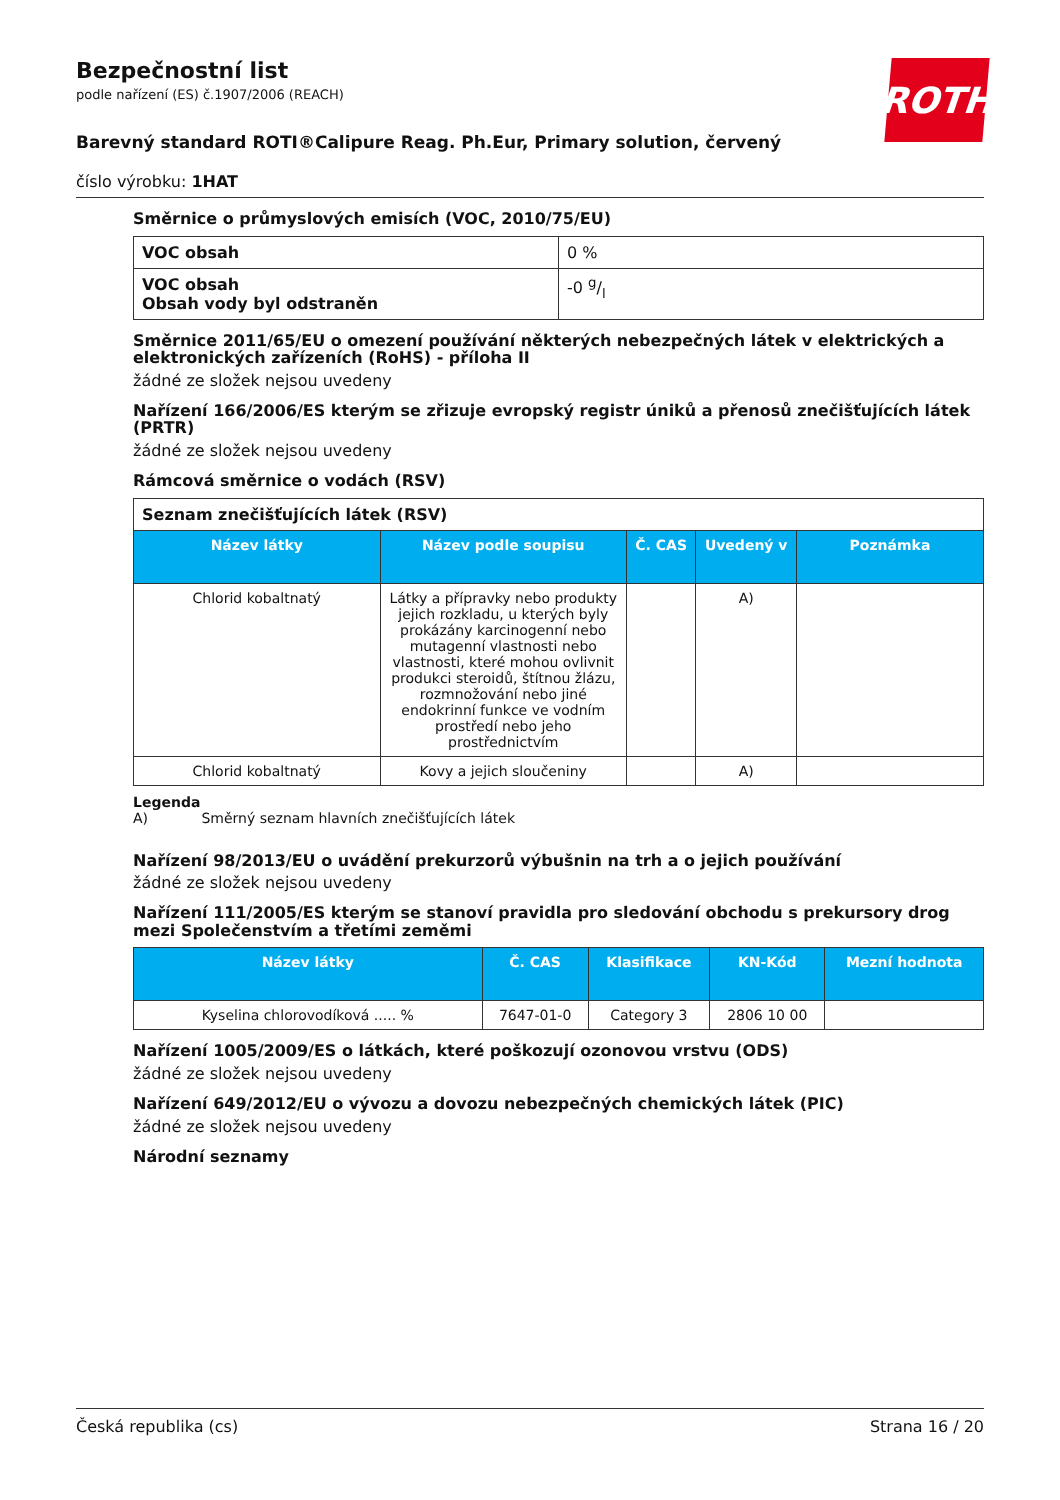ROTH
Bezpečnostní list
podle nařízení (ES) č.1907/2006 (REACH)
Barevný standard ROTI®Calipure Reag. Ph.Eur, Primary solution, červený
číslo výrobku: 1HAT
Směrnice o průmyslových emisích (VOC, 2010/75/EU)
| VOC obsah | 0 % |
| VOC obsah Obsah vody byl odstraněn | -0 g/l |
Směrnice 2011/65/EU o omezení používání některých nebezpečných látek v elektrických a elektronických zařízeních (RoHS) - příloha II
žádné ze složek nejsou uvedeny
Nařízení 166/2006/ES kterým se zřizuje evropský registr úniků a přenosů znečišťujících látek (PRTR)
žádné ze složek nejsou uvedeny
Rámcová směrnice o vodách (RSV)
| Seznam znečišťujících látek (RSV) | | | | |
| Název látky | Název podle soupisu | Č. CAS | Uvedený v | Poznámka |
| Chlorid kobaltnatý | Látky a přípravky nebo produkty jejich rozkladu, u kterých byly prokázány karcinogenní nebo mutagenní vlastnosti nebo vlastnosti, které mohou ovlivnit produkci steroidů, štítnou žlázu, rozmnožování nebo jiné endokrinní funkce ve vodním prostředí nebo jeho prostřednictvím | | A) | |
| Chlorid kobaltnatý | Kovy a jejich sloučeniny | | A) | |
Legenda
A) Směrný seznam hlavních znečišťujících látek
Nařízení 98/2013/EU o uvádění prekurzorů výbušnin na trh a o jejich používání
žádné ze složek nejsou uvedeny
Nařízení 111/2005/ES kterým se stanoví pravidla pro sledování obchodu s prekursory drog mezi Společenstvím a třetími zeměmi
| Název látky | Č. CAS | Klasifikace | KN-Kód | Mezní hodnota |
| --- | --- | --- | --- | --- |
| Kyselina chlorovodíková ..... % | 7647-01-0 | Category 3 | 2806 10 00 | |
Nařízení 1005/2009/ES o látkách, které poškozují ozonovou vrstvu (ODS)
žádné ze složek nejsou uvedeny
Nařízení 649/2012/EU o vývozu a dovozu nebezpečných chemických látek (PIC)
žádné ze složek nejsou uvedeny
Národní seznamy
Česká republika (cs) Strana 16 / 20